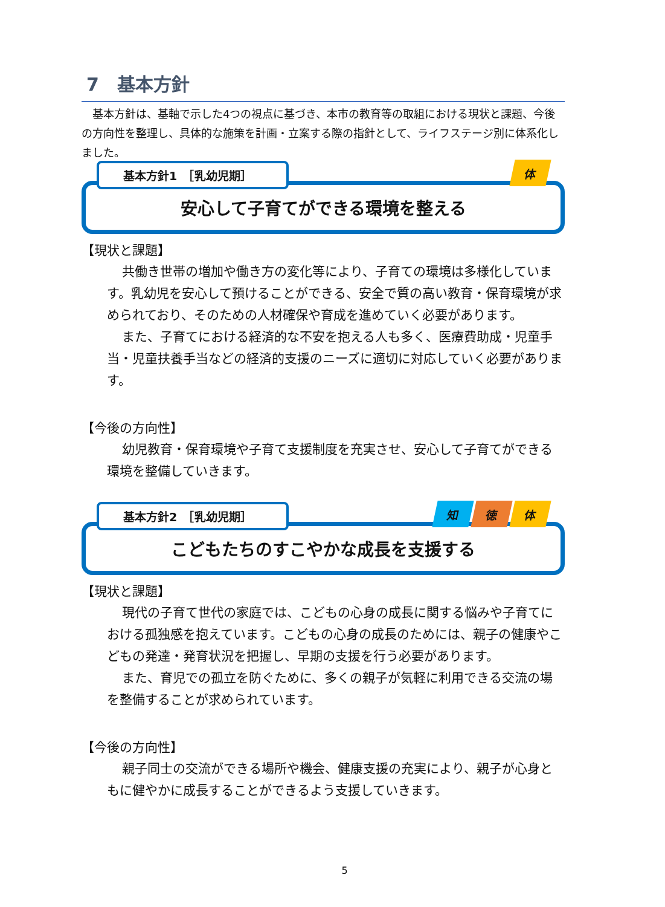7　基本方針
基本方針は、基軸で示した4つの視点に基づき、本市の教育等の取組における現状と課題、今後の方向性を整理し、具体的な施策を計画・立案する際の指針として、ライフステージ別に体系化しました。
基本方針1　［乳幼児期］ 体
安心して子育てができる環境を整える
【現状と課題】
共働き世帯の増加や働き方の変化等により、子育ての環境は多様化しています。乳幼児を安心して預けることができる、安全で質の高い教育・保育環境が求められており、そのための人材確保や育成を進めていく必要があります。
また、子育てにおける経済的な不安を抱える人も多く、医療費助成・児童手当・児童扶養手当などの経済的支援のニーズに適切に対応していく必要があります。
【今後の方向性】
幼児教育・保育環境や子育て支援制度を充実させ、安心して子育てができる環境を整備していきます。
基本方針2　［乳幼児期］
知 徳 体
こどもたちのすこやかな成長を支援する
【現状と課題】
現代の子育て世代の家庭では、こどもの心身の成長に関する悩みや子育てにおける孤独感を抱えています。こどもの心身の成長のためには、親子の健康やこどもの発達・発育状況を把握し、早期の支援を行う必要があります。
また、育児での孤立を防ぐために、多くの親子が気軽に利用できる交流の場を整備することが求められています。
【今後の方向性】
親子同士の交流ができる場所や機会、健康支援の充実により、親子が心身ともに健やかに成長することができるよう支援していきます。
5